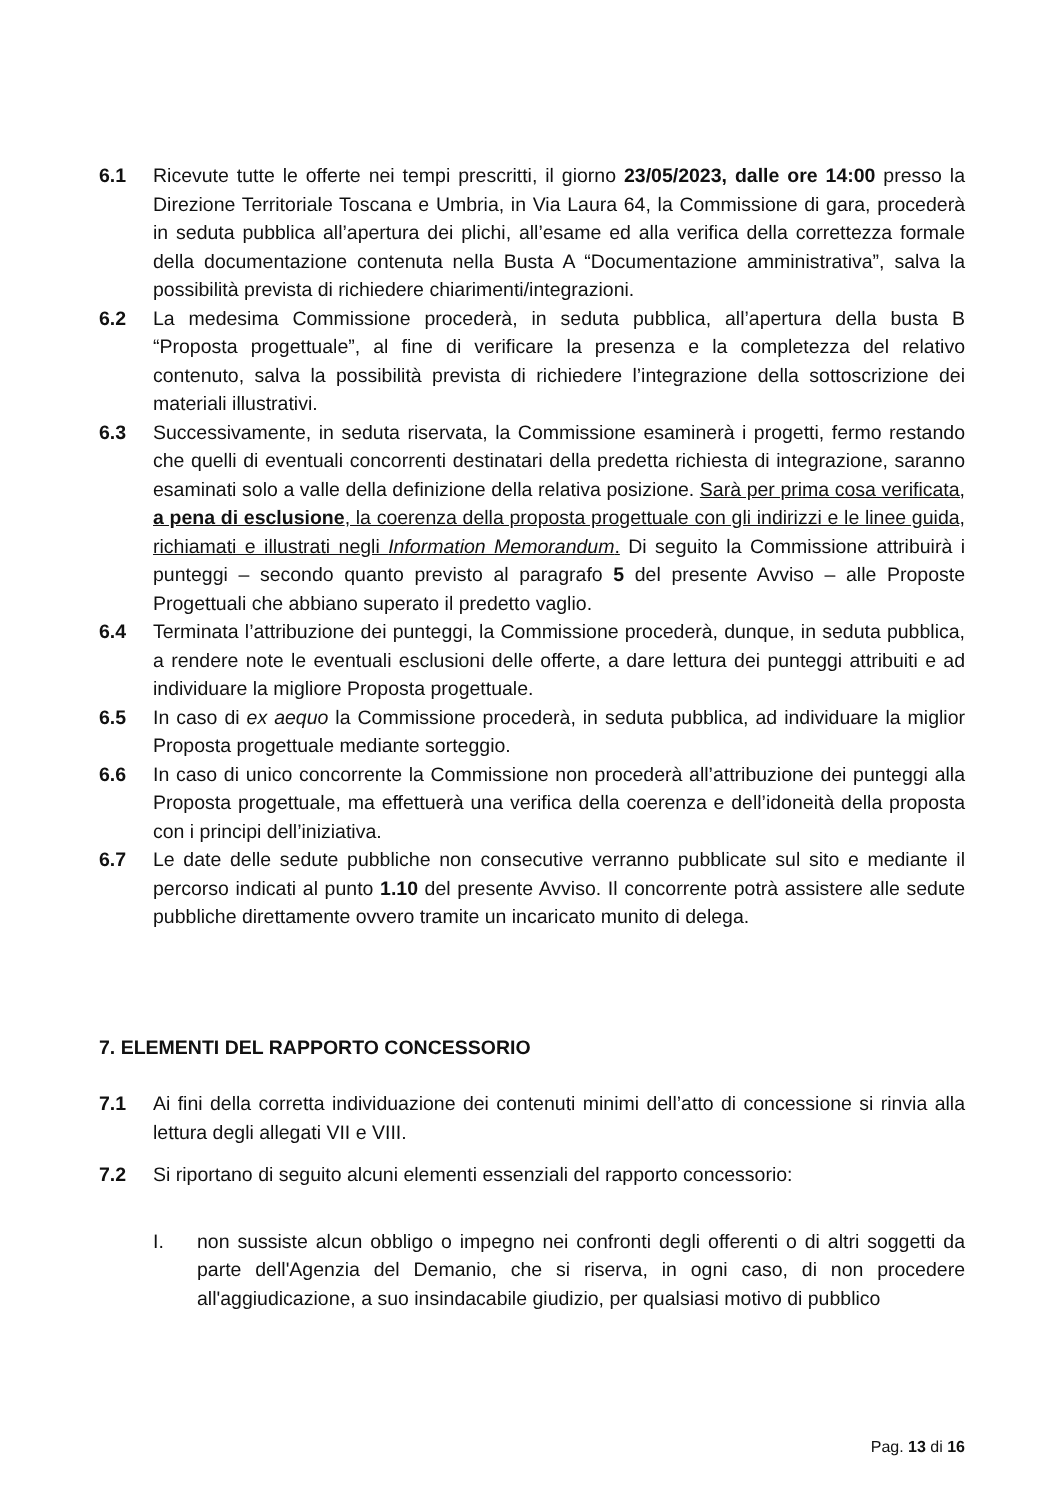6.1 Ricevute tutte le offerte nei tempi prescritti, il giorno 23/05/2023, dalle ore 14:00 presso la Direzione Territoriale Toscana e Umbria, in Via Laura 64, la Commissione di gara, procederà in seduta pubblica all’apertura dei plichi, all’esame ed alla verifica della correttezza formale della documentazione contenuta nella Busta A “Documentazione amministrativa”, salva la possibilità prevista di richiedere chiarimenti/integrazioni.
6.2 La medesima Commissione procederà, in seduta pubblica, all’apertura della busta B “Proposta progettuale”, al fine di verificare la presenza e la completezza del relativo contenuto, salva la possibilità prevista di richiedere l’integrazione della sottoscrizione dei materiali illustrativi.
6.3 Successivamente, in seduta riservata, la Commissione esaminerà i progetti, fermo restando che quelli di eventuali concorrenti destinatari della predetta richiesta di integrazione, saranno esaminati solo a valle della definizione della relativa posizione. Sarà per prima cosa verificata, a pena di esclusione, la coerenza della proposta progettuale con gli indirizzi e le linee guida, richiamati e illustrati negli Information Memorandum. Di seguito la Commissione attribuirà i punteggi – secondo quanto previsto al paragrafo 5 del presente Avviso – alle Proposte Progettuali che abbiano superato il predetto vaglio.
6.4 Terminata l’attribuzione dei punteggi, la Commissione procederà, dunque, in seduta pubblica, a rendere note le eventuali esclusioni delle offerte, a dare lettura dei punteggi attribuiti e ad individuare la migliore Proposta progettuale.
6.5 In caso di ex aequo la Commissione procederà, in seduta pubblica, ad individuare la miglior Proposta progettuale mediante sorteggio.
6.6 In caso di unico concorrente la Commissione non procederà all’attribuzione dei punteggi alla Proposta progettuale, ma effettuerà una verifica della coerenza e dell’idoneità della proposta con i principi dell’iniziativa.
6.7 Le date delle sedute pubbliche non consecutive verranno pubblicate sul sito e mediante il percorso indicati al punto 1.10 del presente Avviso. Il concorrente potrà assistere alle sedute pubbliche direttamente ovvero tramite un incaricato munito di delega.
7. ELEMENTI DEL RAPPORTO CONCESSORIO
7.1 Ai fini della corretta individuazione dei contenuti minimi dell’atto di concessione si rinvia alla lettura degli allegati VII e VIII.
7.2 Si riportano di seguito alcuni elementi essenziali del rapporto concessorio:
I. non sussiste alcun obbligo o impegno nei confronti degli offerenti o di altri soggetti da parte dell'Agenzia del Demanio, che si riserva, in ogni caso, di non procedere all'aggiudicazione, a suo insindacabile giudizio, per qualsiasi motivo di pubblico
Pag. 13 di 16